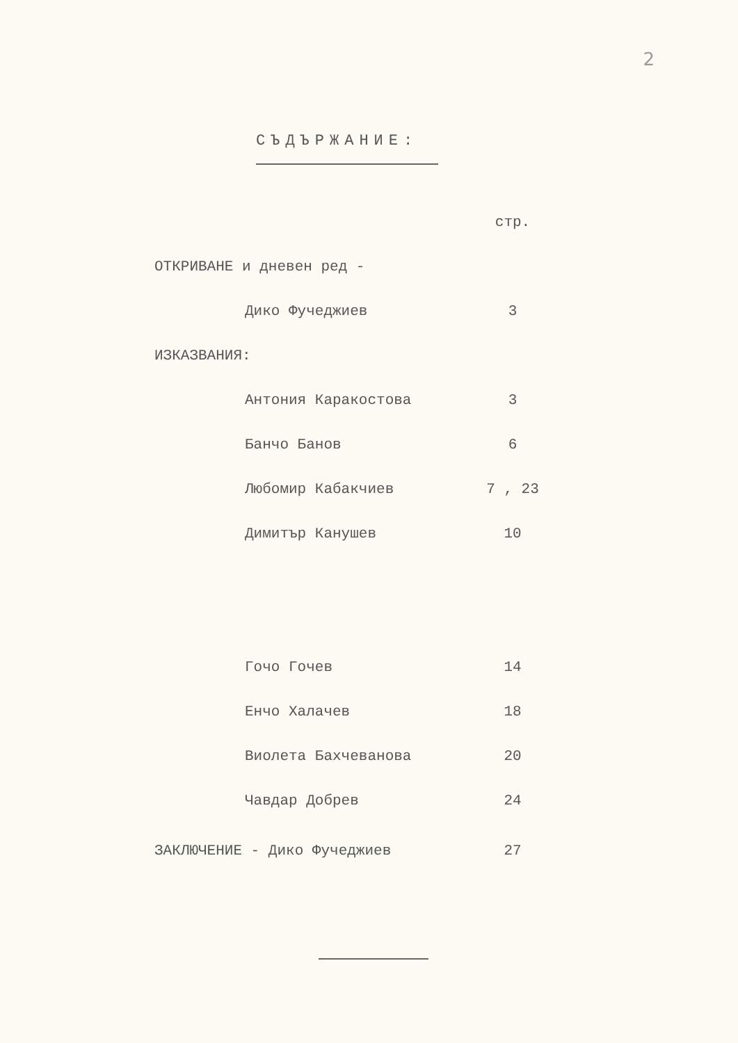2
СЪДЪРЖАНИЕ:
| | | | стр. |
| ОТКРИВАНЕ и дневен ред - | | | |
| | Дико Фучеджиев | | 3 |
| ИЗКАЗВАНИЯ: | | | |
| | Антония Каракостова | | 3 |
| | Банчо Банов | | 6 |
| | Любомир Кабакчиев | | 7 , 23 |
| | Димитър Канушев | | 10 |
| | Гочо Гочев | | 14 |
| | Енчо Халачев | | 18 |
| | Виолета Бахчеванова | | 20 |
| | Чавдар Добрев | | 24 |
| ЗАКЛЮЧЕНИЕ - Дико Фучеджиев | | | 27 |